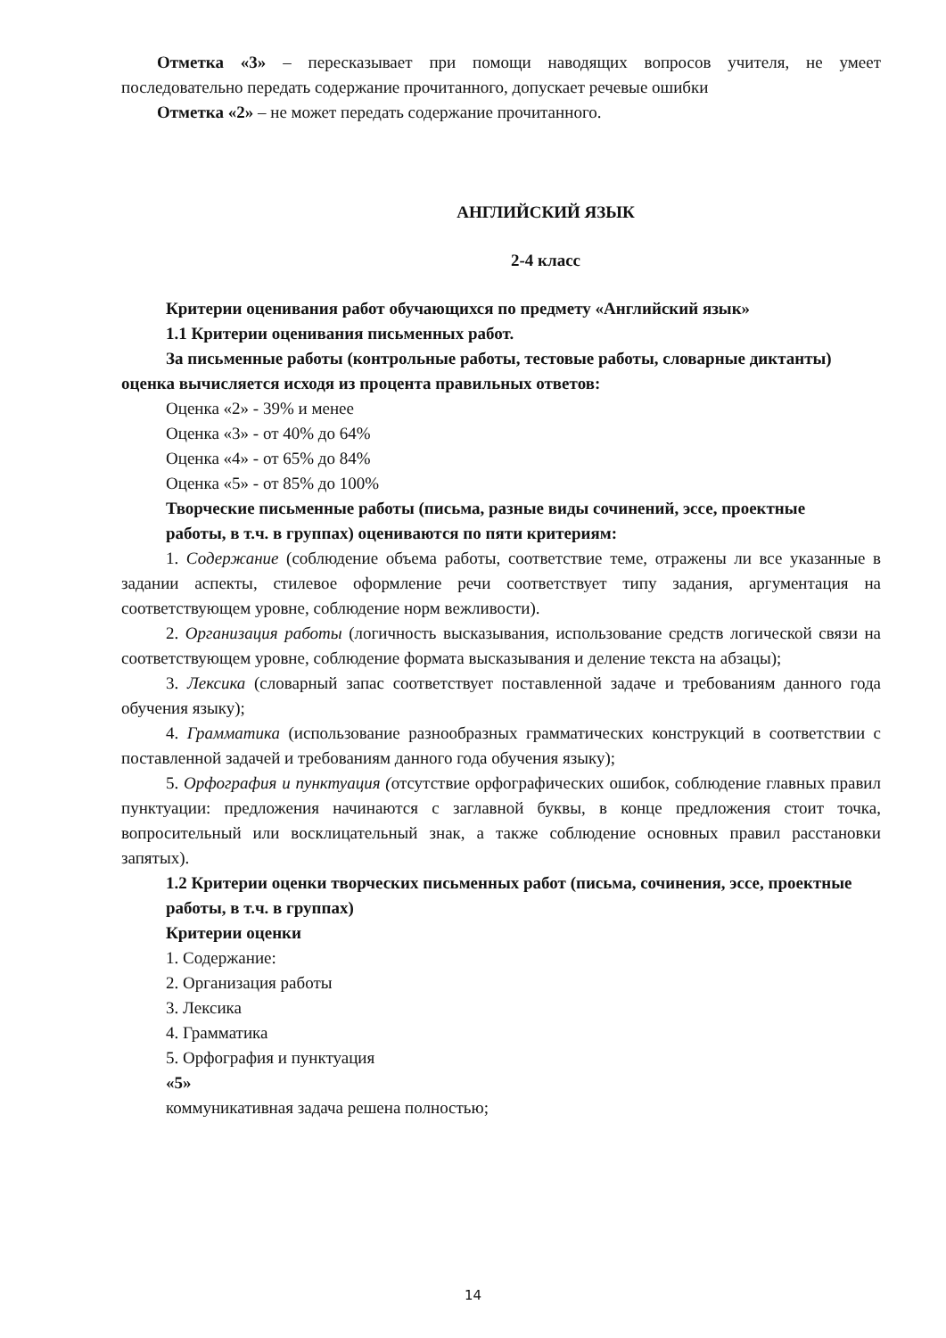Отметка «3» – пересказывает при помощи наводящих вопросов учителя, не умеет последовательно передать содержание прочитанного, допускает речевые ошибки
Отметка «2» – не может передать содержание прочитанного.
АНГЛИЙСКИЙ ЯЗЫК
2-4 класс
Критерии оценивания работ обучающихся по предмету «Английский язык»
1.1 Критерии оценивания письменных работ.
За письменные работы (контрольные работы, тестовые работы, словарные диктанты) оценка вычисляется исходя из процента правильных ответов:
Оценка «2» - 39% и менее
Оценка «3» - от 40% до 64%
Оценка «4» - от 65% до 84%
Оценка «5» - от 85% до 100%
Творческие письменные работы (письма, разные виды сочинений, эссе, проектные
работы, в т.ч. в группах) оцениваются по пяти критериям:
1. Содержание (соблюдение объема работы, соответствие теме, отражены ли все указанные в задании аспекты, стилевое оформление речи соответствует типу задания, аргументация на соответствующем уровне, соблюдение норм вежливости).
2. Организация работы (логичность высказывания, использование средств логической связи на соответствующем уровне, соблюдение формата высказывания и деление текста на абзацы);
3. Лексика (словарный запас соответствует поставленной задаче и требованиям данного года обучения языку);
4. Грамматика (использование разнообразных грамматических конструкций в соответствии с поставленной задачей и требованиям данного года обучения языку);
5. Орфография и пунктуация (отсутствие орфографических ошибок, соблюдение главных правил пунктуации: предложения начинаются с заглавной буквы, в конце предложения стоит точка, вопросительный или восклицательный знак, а также соблюдение основных правил расстановки запятых).
1.2 Критерии оценки творческих письменных работ (письма, сочинения, эссе, проектные работы, в т.ч. в группах)
Критерии оценки
1. Содержание:
2. Организация работы
3. Лексика
4. Грамматика
5. Орфография и пунктуация
«5»
коммуникативная задача решена полностью;
14